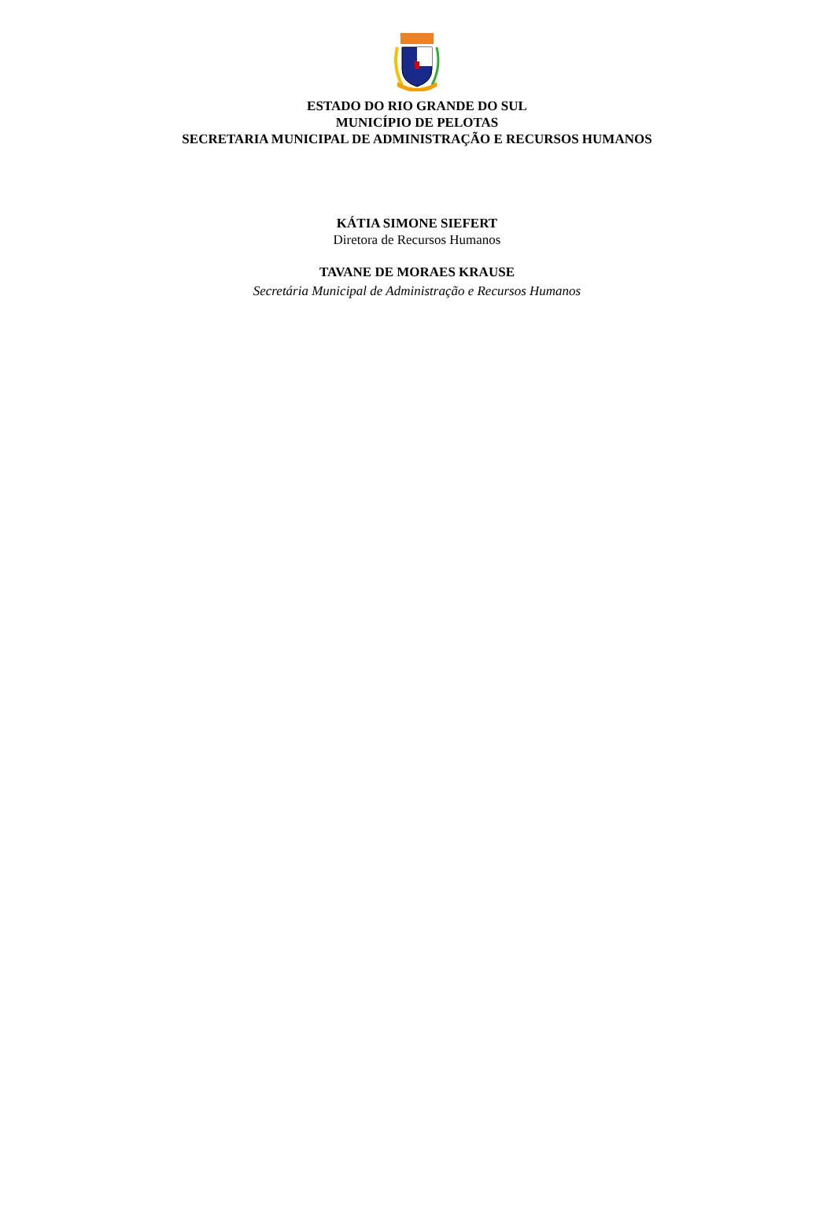ESTADO DO RIO GRANDE DO SUL
MUNICÍPIO DE PELOTAS
SECRETARIA MUNICIPAL DE ADMINISTRAÇÃO E RECURSOS HUMANOS
KÁTIA SIMONE SIEFERT
Diretora de Recursos Humanos
TAVANE DE MORAES KRAUSE
Secretária Municipal de Administração e Recursos Humanos